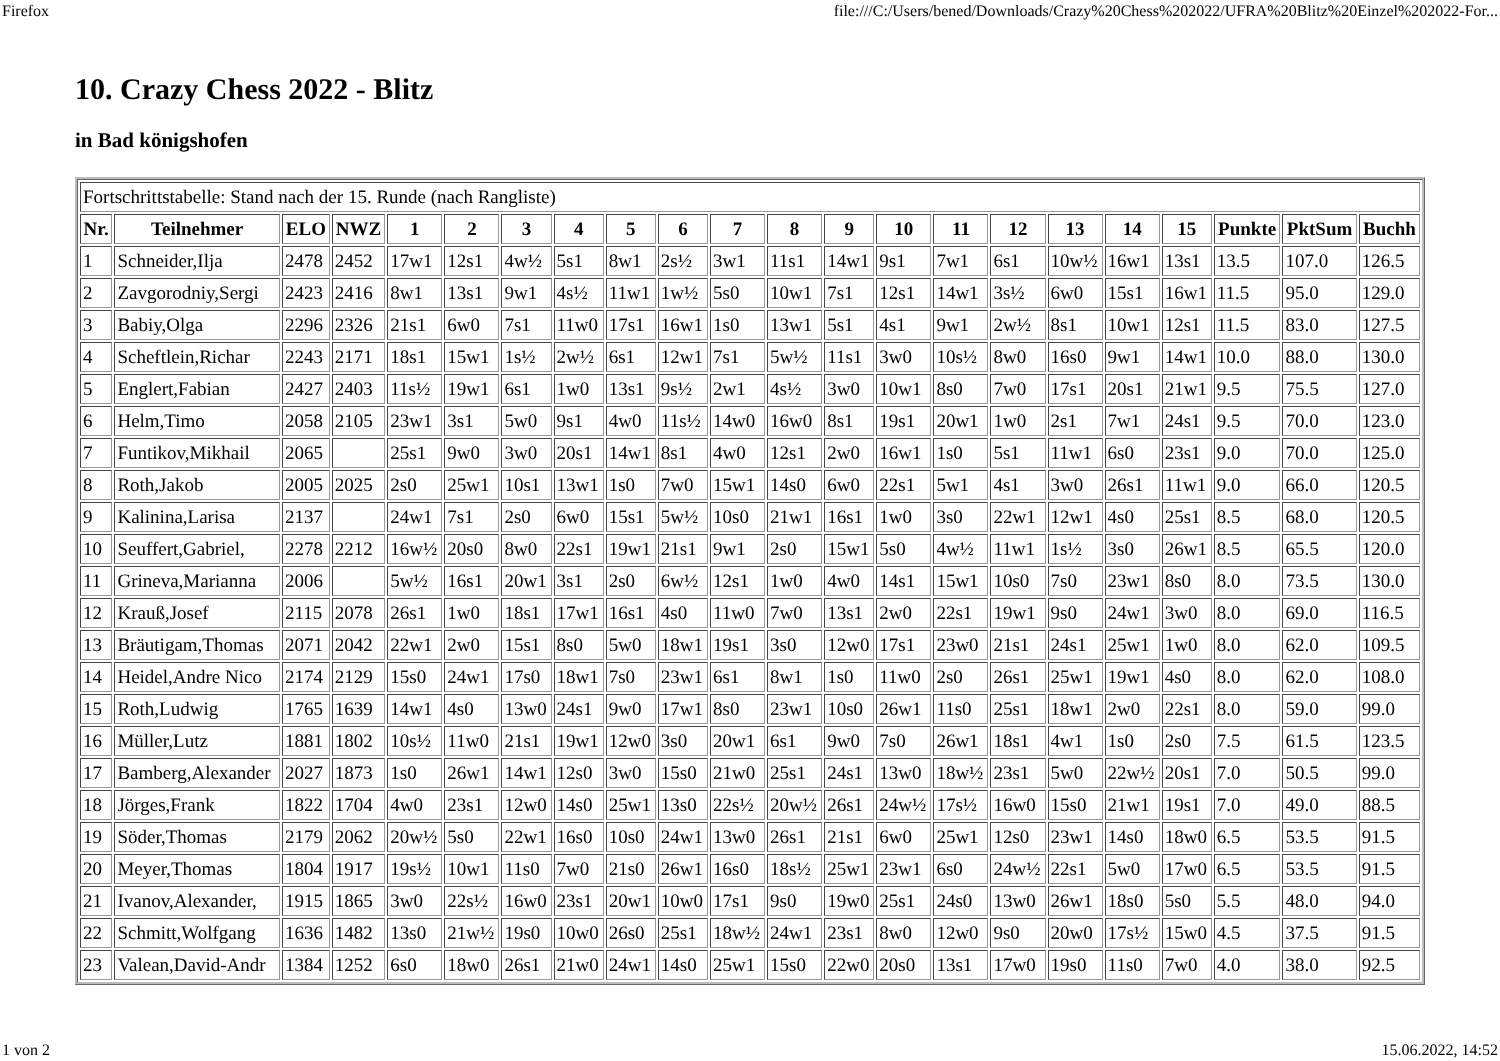Firefox file:///C:/Users/bened/Downloads/Crazy%20Chess%202022/UFRA%20Blitz%20Einzel%202022-For...
10. Crazy Chess 2022 - Blitz
in Bad königshofen
| Fortschrittstabelle: Stand nach der 15. Runde (nach Rangliste) | | | | | | | | | | | | | | | | | | | | | |
| Nr. | Teilnehmer | ELO | NWZ | 1 | 2 | 3 | 4 | 5 | 6 | 7 | 8 | 9 | 10 | 11 | 12 | 13 | 14 | 15 | Punkte | PktSum | Buchh |
| 1 | Schneider,Ilja | 2478 | 2452 | 17w1 | 12s1 | 4w½ | 5s1 | 8w1 | 2s½ | 3w1 | 11s1 | 14w1 | 9s1 | 7w1 | 6s1 | 10w½ | 16w1 | 13s1 | 13.5 | 107.0 | 126.5 |
| 2 | Zavgorodniy,Sergi | 2423 | 2416 | 8w1 | 13s1 | 9w1 | 4s½ | 11w1 | 1w½ | 5s0 | 10w1 | 7s1 | 12s1 | 14w1 | 3s½ | 6w0 | 15s1 | 16w1 | 11.5 | 95.0 | 129.0 |
| 3 | Babiy,Olga | 2296 | 2326 | 21s1 | 6w0 | 7s1 | 11w0 | 17s1 | 16w1 | 1s0 | 13w1 | 5s1 | 4s1 | 9w1 | 2w½ | 8s1 | 10w1 | 12s1 | 11.5 | 83.0 | 127.5 |
| 4 | Scheftlein,Richar | 2243 | 2171 | 18s1 | 15w1 | 1s½ | 2w½ | 6s1 | 12w1 | 7s1 | 5w½ | 11s1 | 3w0 | 10s½ | 8w0 | 16s0 | 9w1 | 14w1 | 10.0 | 88.0 | 130.0 |
| 5 | Englert,Fabian | 2427 | 2403 | 11s½ | 19w1 | 6s1 | 1w0 | 13s1 | 9s½ | 2w1 | 4s½ | 3w0 | 10w1 | 8s0 | 7w0 | 17s1 | 20s1 | 21w1 | 9.5 | 75.5 | 127.0 |
| 6 | Helm,Timo | 2058 | 2105 | 23w1 | 3s1 | 5w0 | 9s1 | 4w0 | 11s½ | 14w0 | 16w0 | 8s1 | 19s1 | 20w1 | 1w0 | 2s1 | 7w1 | 24s1 | 9.5 | 70.0 | 123.0 |
| 7 | Funtikov,Mikhail | 2065 | | 25s1 | 9w0 | 3w0 | 20s1 | 14w1 | 8s1 | 4w0 | 12s1 | 2w0 | 16w1 | 1s0 | 5s1 | 11w1 | 6s0 | 23s1 | 9.0 | 70.0 | 125.0 |
| 8 | Roth,Jakob | 2005 | 2025 | 2s0 | 25w1 | 10s1 | 13w1 | 1s0 | 7w0 | 15w1 | 14s0 | 6w0 | 22s1 | 5w1 | 4s1 | 3w0 | 26s1 | 11w1 | 9.0 | 66.0 | 120.5 |
| 9 | Kalinina,Larisa | 2137 | | 24w1 | 7s1 | 2s0 | 6w0 | 15s1 | 5w½ | 10s0 | 21w1 | 16s1 | 1w0 | 3s0 | 22w1 | 12w1 | 4s0 | 25s1 | 8.5 | 68.0 | 120.5 |
| 10 | Seuffert,Gabriel, | 2278 | 2212 | 16w½ | 20s0 | 8w0 | 22s1 | 19w1 | 21s1 | 9w1 | 2s0 | 15w1 | 5s0 | 4w½ | 11w1 | 1s½ | 3s0 | 26w1 | 8.5 | 65.5 | 120.0 |
| 11 | Grineva,Marianna | 2006 | | 5w½ | 16s1 | 20w1 | 3s1 | 2s0 | 6w½ | 12s1 | 1w0 | 4w0 | 14s1 | 15w1 | 10s0 | 7s0 | 23w1 | 8s0 | 8.0 | 73.5 | 130.0 |
| 12 | Krauß,Josef | 2115 | 2078 | 26s1 | 1w0 | 18s1 | 17w1 | 16s1 | 4s0 | 11w0 | 7w0 | 13s1 | 2w0 | 22s1 | 19w1 | 9s0 | 24w1 | 3w0 | 8.0 | 69.0 | 116.5 |
| 13 | Bräutigam,Thomas | 2071 | 2042 | 22w1 | 2w0 | 15s1 | 8s0 | 5w0 | 18w1 | 19s1 | 3s0 | 12w0 | 17s1 | 23w0 | 21s1 | 24s1 | 25w1 | 1w0 | 8.0 | 62.0 | 109.5 |
| 14 | Heidel,Andre Nico | 2174 | 2129 | 15s0 | 24w1 | 17s0 | 18w1 | 7s0 | 23w1 | 6s1 | 8w1 | 1s0 | 11w0 | 2s0 | 26s1 | 25w1 | 19w1 | 4s0 | 8.0 | 62.0 | 108.0 |
| 15 | Roth,Ludwig | 1765 | 1639 | 14w1 | 4s0 | 13w0 | 24s1 | 9w0 | 17w1 | 8s0 | 23w1 | 10s0 | 26w1 | 11s0 | 25s1 | 18w1 | 2w0 | 22s1 | 8.0 | 59.0 | 99.0 |
| 16 | Müller,Lutz | 1881 | 1802 | 10s½ | 11w0 | 21s1 | 19w1 | 12w0 | 3s0 | 20w1 | 6s1 | 9w0 | 7s0 | 26w1 | 18s1 | 4w1 | 1s0 | 2s0 | 7.5 | 61.5 | 123.5 |
| 17 | Bamberg,Alexander | 2027 | 1873 | 1s0 | 26w1 | 14w1 | 12s0 | 3w0 | 15s0 | 21w0 | 25s1 | 24s1 | 13w0 | 18w½ | 23s1 | 5w0 | 22w½ | 20s1 | 7.0 | 50.5 | 99.0 |
| 18 | Jörges,Frank | 1822 | 1704 | 4w0 | 23s1 | 12w0 | 14s0 | 25w1 | 13s0 | 22s½ | 20w½ | 26s1 | 24w½ | 17s½ | 16w0 | 15s0 | 21w1 | 19s1 | 7.0 | 49.0 | 88.5 |
| 19 | Söder,Thomas | 2179 | 2062 | 20w½ | 5s0 | 22w1 | 16s0 | 10s0 | 24w1 | 13w0 | 26s1 | 21s1 | 6w0 | 25w1 | 12s0 | 23w1 | 14s0 | 18w0 | 6.5 | 53.5 | 91.5 |
| 20 | Meyer,Thomas | 1804 | 1917 | 19s½ | 10w1 | 11s0 | 7w0 | 21s0 | 26w1 | 16s0 | 18s½ | 25w1 | 23w1 | 6s0 | 24w½ | 22s1 | 5w0 | 17w0 | 6.5 | 53.5 | 91.5 |
| 21 | Ivanov,Alexander, | 1915 | 1865 | 3w0 | 22s½ | 16w0 | 23s1 | 20w1 | 10w0 | 17s1 | 9s0 | 19w0 | 25s1 | 24s0 | 13w0 | 26w1 | 18s0 | 5s0 | 5.5 | 48.0 | 94.0 |
| 22 | Schmitt,Wolfgang | 1636 | 1482 | 13s0 | 21w½ | 19s0 | 10w0 | 26s0 | 25s1 | 18w½ | 24w1 | 23s1 | 8w0 | 12w0 | 9s0 | 20w0 | 17s½ | 15w0 | 4.5 | 37.5 | 91.5 |
| 23 | Valean,David-Andr | 1384 | 1252 | 6s0 | 18w0 | 26s1 | 21w0 | 24w1 | 14s0 | 25w1 | 15s0 | 22w0 | 20s0 | 13s1 | 17w0 | 19s0 | 11s0 | 7w0 | 4.0 | 38.0 | 92.5 |
1 von 2 15.06.2022, 14:52